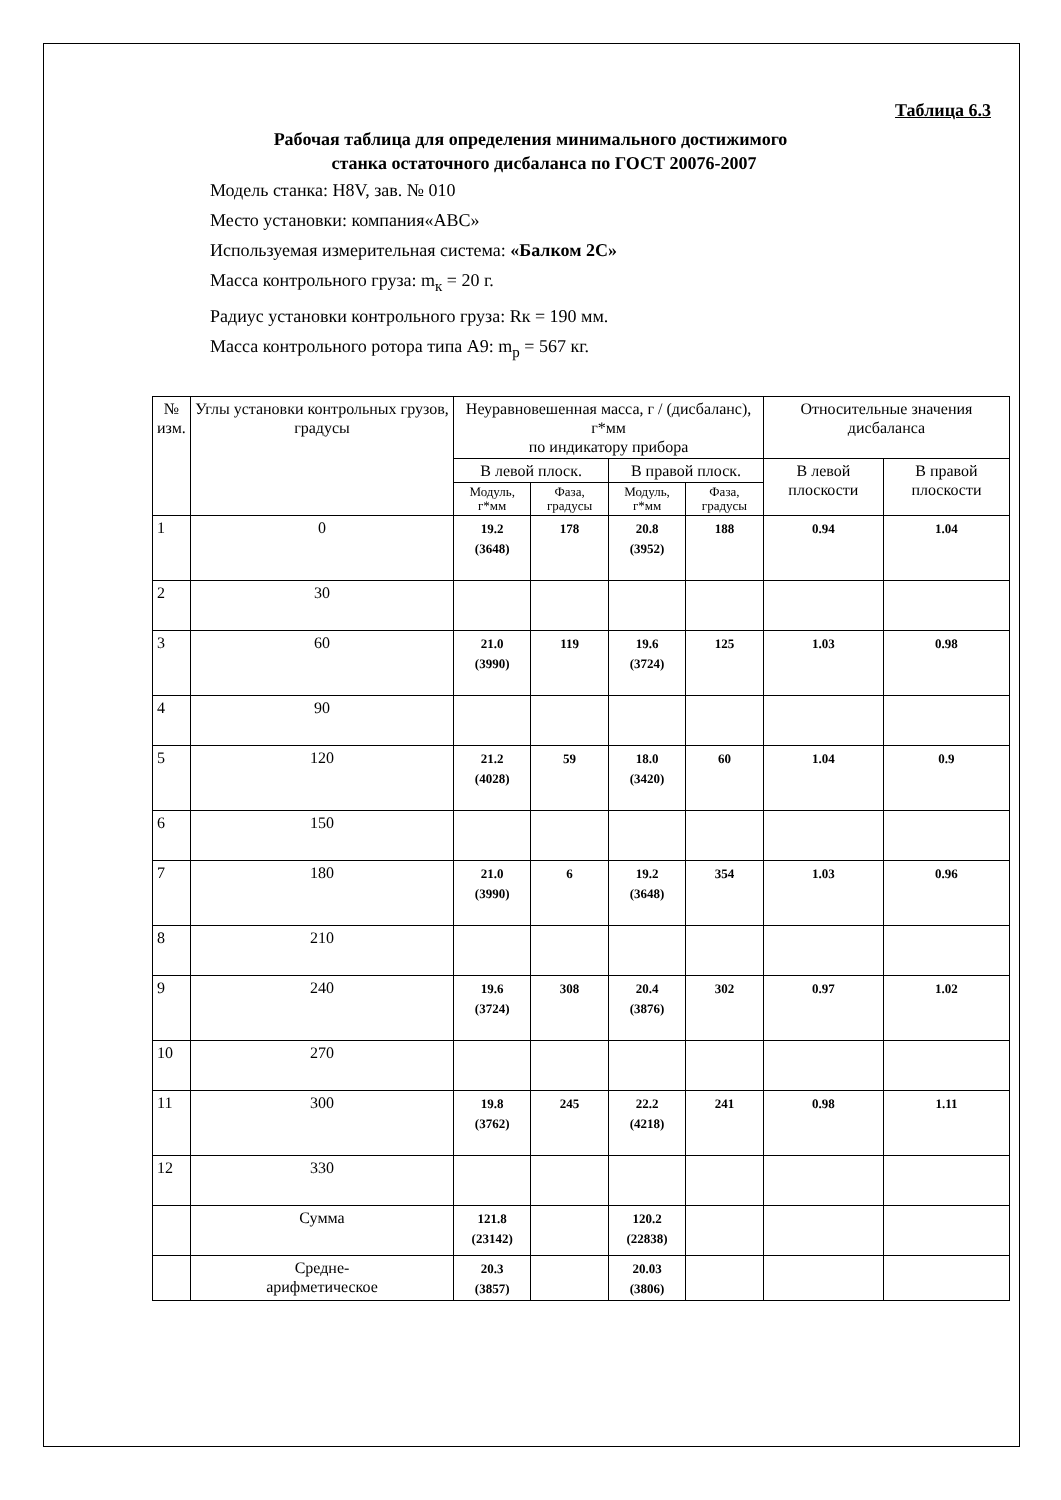Таблица 6.3
Рабочая таблица для определения минимального достижимого
станка остаточного дисбаланса по ГОСТ 20076-2007
Модель станка: H8V, зав. № 010
Место установки: компания«ABC»
Используемая измерительная система: «Балком 2С»
Масса контрольного груза: m<sub>к</sub> = 20 г.
Радиус установки контрольного груза: Rк = 190 мм.
Масса контрольного ротора типа А9: m<sub>p</sub> = 567 кг.
| № изм. | Углы установки контрольных грузов, градусы | Неуравновешенная масса, г / (дисбаланс), г*мм по индикатору прибора | | | | Относительные значения дисбаланса | |
| --- | --- | --- | --- | --- | --- | --- | --- |
| | | В левой плоск. | | В правой плоск. | | В левой плоскости | В правой плоскости |
| | | Модуль, г*мм | Фаза, градусы | Модуль, г*мм | Фаза, градусы | | |
| 1 | 0 | 19.2 (3648) | 178 | 20.8 (3952) | 188 | 0.94 | 1.04 |
| 2 | 30 | | | | | | |
| 3 | 60 | 21.0 (3990) | 119 | 19.6 (3724) | 125 | 1.03 | 0.98 |
| 4 | 90 | | | | | | |
| 5 | 120 | 21.2 (4028) | 59 | 18.0 (3420) | 60 | 1.04 | 0.9 |
| 6 | 150 | | | | | | |
| 7 | 180 | 21.0 (3990) | 6 | 19.2 (3648) | 354 | 1.03 | 0.96 |
| 8 | 210 | | | | | | |
| 9 | 240 | 19.6 (3724) | 308 | 20.4 (3876) | 302 | 0.97 | 1.02 |
| 10 | 270 | | | | | | |
| 11 | 300 | 19.8 (3762) | 245 | 22.2 (4218) | 241 | 0.98 | 1.11 |
| 12 | 330 | | | | | | |
| | Сумма | 121.8 (23142) | | 120.2 (22838) | | | |
| | Средне- арифметическое | 20.3 (3857) | | 20.03 (3806) | | | |